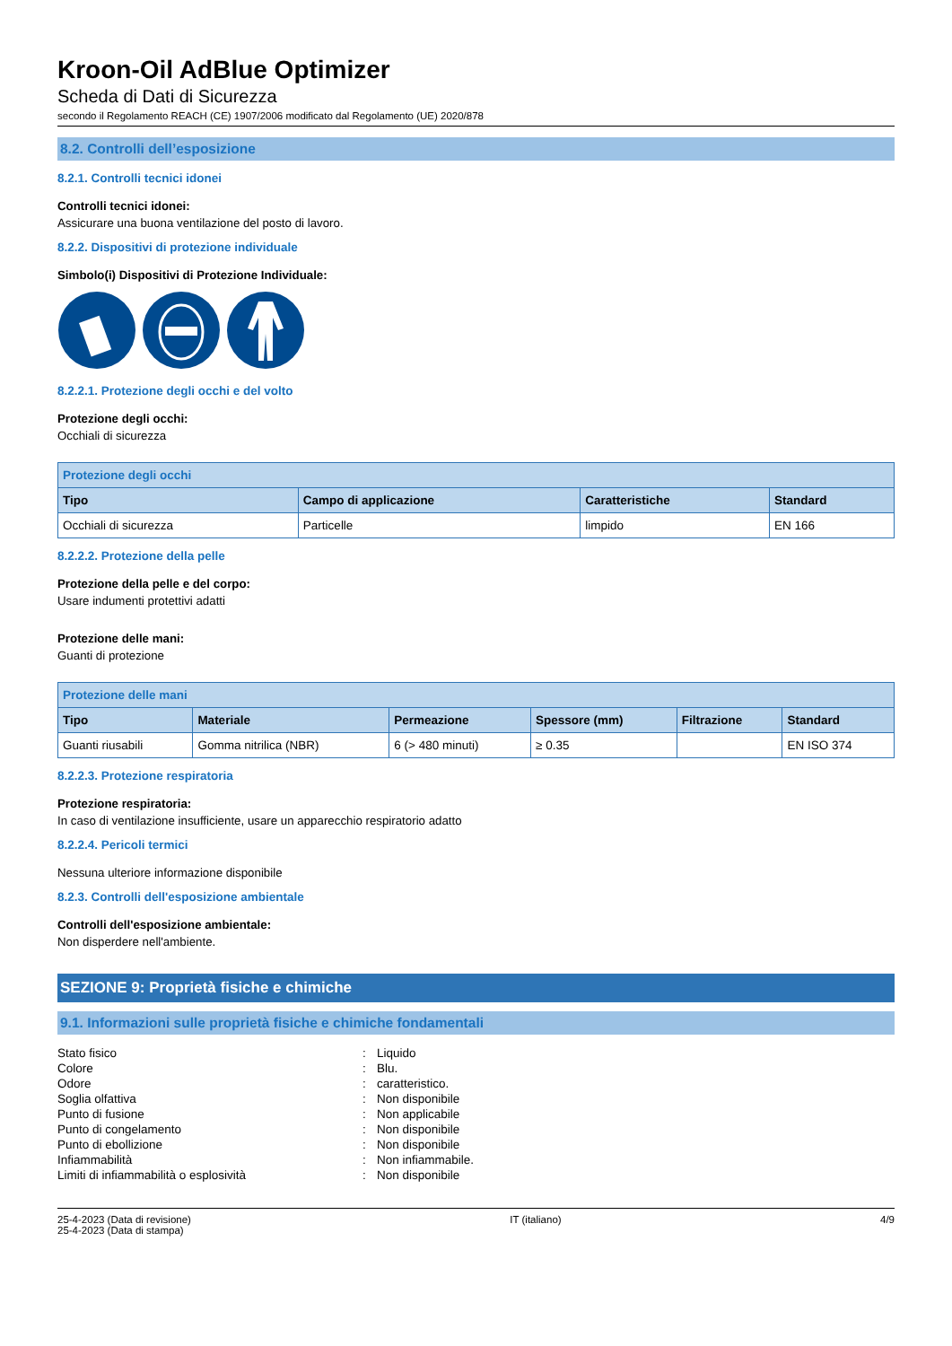Kroon-Oil AdBlue Optimizer
Scheda di Dati di Sicurezza
secondo il Regolamento REACH (CE) 1907/2006 modificato dal Regolamento (UE) 2020/878
8.2. Controlli dell’esposizione
8.2.1. Controlli tecnici idonei
Controlli tecnici idonei:
Assicurare una buona ventilazione del posto di lavoro.
8.2.2. Dispositivi di protezione individuale
Simbolo(i) Dispositivi di Protezione Individuale:
8.2.2.1. Protezione degli occhi e del volto
Protezione degli occhi:
Occhiali di sicurezza
| Protezione degli occhi | | | |
| --- | --- | --- | --- |
| Tipo | Campo di applicazione | Caratteristiche | Standard |
| Occhiali di sicurezza | Particelle | limpido | EN 166 |
8.2.2.2. Protezione della pelle
Protezione della pelle e del corpo:
Usare indumenti protettivi adatti
Protezione delle mani:
Guanti di protezione
| Protezione delle mani | | | | | |
| --- | --- | --- | --- | --- | --- |
| Tipo | Materiale | Permeazione | Spessore (mm) | Filtrazione | Standard |
| Guanti riusabili | Gomma nitrilica (NBR) | 6 (> 480 minuti) | ≥ 0.35 | | EN ISO 374 |
8.2.2.3. Protezione respiratoria
Protezione respiratoria:
In caso di ventilazione insufficiente, usare un apparecchio respiratorio adatto
8.2.2.4. Pericoli termici
Nessuna ulteriore informazione disponibile
8.2.3. Controlli dell'esposizione ambientale
Controlli dell'esposizione ambientale:
Non disperdere nell'ambiente.
SEZIONE 9: Proprietà fisiche e chimiche
9.1. Informazioni sulle proprietà fisiche e chimiche fondamentali
| Stato fisico | : | Liquido |
| Colore | : | Blu. |
| Odore | : | caratteristico. |
| Soglia olfattiva | : | Non disponibile |
| Punto di fusione | : | Non applicabile |
| Punto di congelamento | : | Non disponibile |
| Punto di ebollizione | : | Non disponibile |
| Infiammabilità | : | Non infiammabile. |
| Limiti di infiammabilità o esplosività | : | Non disponibile |
25-4-2023 (Data di revisione)
25-4-2023 (Data di stampa)
IT (italiano) 4/9